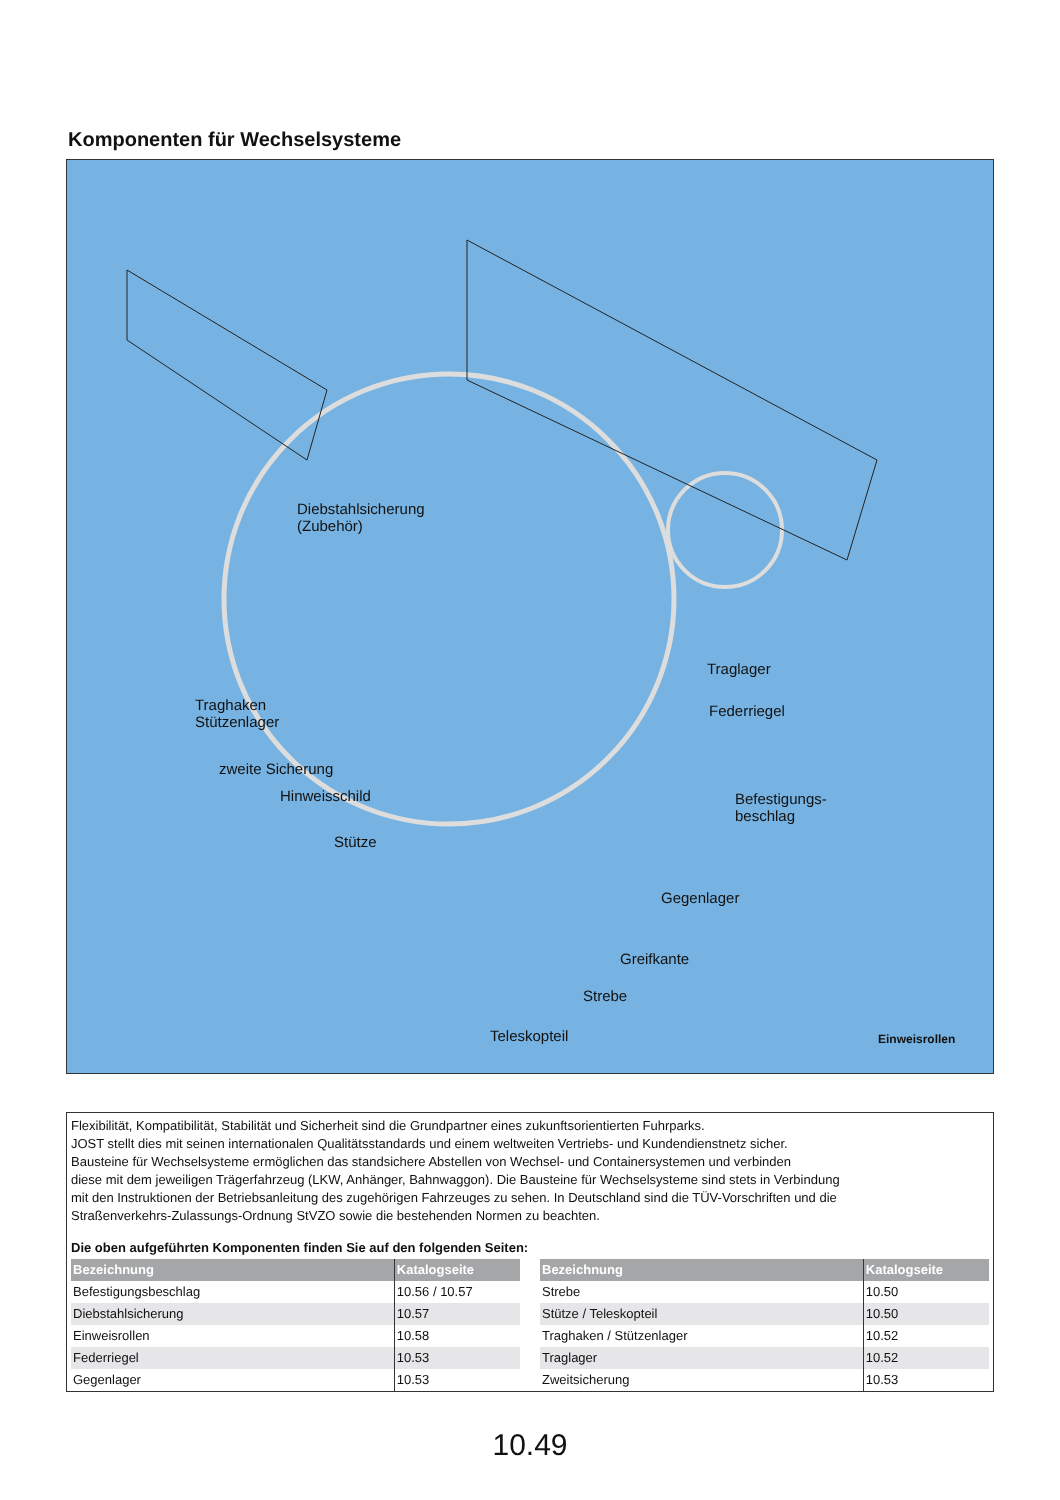Komponenten für Wechselsysteme
Diebstahlsicherung
(Zubehör)
Traglager
Federriegel
Traghaken
Stützenlager
zweite Sicherung
Hinweisschild
Befestigungs-
beschlag
Stütze
Gegenlager
Greifkante
Strebe
Teleskopteil Einweisrollen
Flexibilität, Kompatibilität, Stabilität und Sicherheit sind die Grundpartner eines zukunftsorientierten Fuhrparks.
JOST stellt dies mit seinen internationalen Qualitätsstandards und einem weltweiten Vertriebs- und Kundendienstnetz sicher.
Bausteine für Wechselsysteme ermöglichen das standsichere Abstellen von Wechsel- und Containersystemen und verbinden
diese mit dem jeweiligen Trägerfahrzeug (LKW, Anhänger, Bahnwaggon). Die Bausteine für Wechselsysteme sind stets in Verbindung
mit den Instruktionen der Betriebsanleitung des zugehörigen Fahrzeuges zu sehen. In Deutschland sind die TÜV-Vorschriften und die
Straßenverkehrs-Zulassungs-Ordnung StVZO sowie die bestehenden Normen zu beachten.
Die oben aufgeführten Komponenten finden Sie auf den folgenden Seiten:
| Bezeichnung | Katalogseite |
| --- | --- |
| Befestigungsbeschlag | 10.56 / 10.57 |
| Diebstahlsicherung | 10.57 |
| Einweisrollen | 10.58 |
| Federriegel | 10.53 |
| Gegenlager | 10.53 |
| Bezeichnung | Katalogseite |
| --- | --- |
| Strebe | 10.50 |
| Stütze / Teleskopteil | 10.50 |
| Traghaken / Stützenlager | 10.52 |
| Traglager | 10.52 |
| Zweitsicherung | 10.53 |
10.49